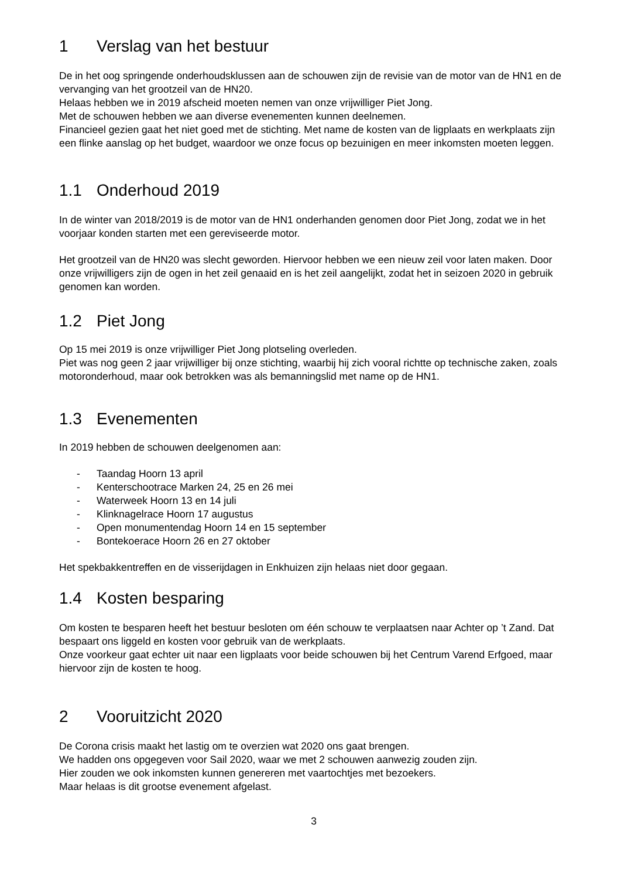1 Verslag van het bestuur
De in het oog springende onderhoudsklussen aan de schouwen zijn de revisie van de motor van de HN1 en de vervanging van het grootzeil van de HN20.
Helaas hebben we in 2019 afscheid moeten nemen van onze vrijwilliger Piet Jong.
Met de schouwen hebben we aan diverse evenementen kunnen deelnemen.
Financieel gezien gaat het niet goed met de stichting. Met name de kosten van de ligplaats en werkplaats zijn een flinke aanslag op het budget, waardoor we onze focus op bezuinigen en meer inkomsten moeten leggen.
1.1 Onderhoud 2019
In de winter van 2018/2019 is de motor van de HN1 onderhanden genomen door Piet Jong, zodat we in het voorjaar konden starten met een gereviseerde motor.
Het grootzeil van de HN20 was slecht geworden. Hiervoor hebben we een nieuw zeil voor laten maken. Door onze vrijwilligers zijn de ogen in het zeil genaaid en is het zeil aangelijkt, zodat het in seizoen 2020 in gebruik genomen kan worden.
1.2 Piet Jong
Op 15 mei 2019 is onze vrijwilliger Piet Jong plotseling overleden.
Piet was nog geen 2 jaar vrijwilliger bij onze stichting, waarbij hij zich vooral richtte op technische zaken, zoals motoronderhoud, maar ook betrokken was als bemanningslid met name op de HN1.
1.3 Evenementen
In 2019 hebben de schouwen deelgenomen aan:
- Taandag Hoorn 13 april
- Kenterschootrace Marken 24, 25 en 26 mei
- Waterweek Hoorn 13 en 14 juli
- Klinknagelrace Hoorn 17 augustus
- Open monumentendag Hoorn 14 en 15 september
- Bontekoerace Hoorn 26 en 27 oktober
Het spekbakkentreffen en de visserijdagen in Enkhuizen zijn helaas niet door gegaan.
1.4 Kosten besparing
Om kosten te besparen heeft het bestuur besloten om één schouw te verplaatsen naar Achter op ’t Zand. Dat bespaart ons liggeld en kosten voor gebruik van de werkplaats.
Onze voorkeur gaat echter uit naar een ligplaats voor beide schouwen bij het Centrum Varend Erfgoed, maar hiervoor zijn de kosten te hoog.
2 Vooruitzicht 2020
De Corona crisis maakt het lastig om te overzien wat 2020 ons gaat brengen.
We hadden ons opgegeven voor Sail 2020, waar we met 2 schouwen aanwezig zouden zijn.
Hier zouden we ook inkomsten kunnen genereren met vaartochtjes met bezoekers.
Maar helaas is dit grootse evenement afgelast.
3